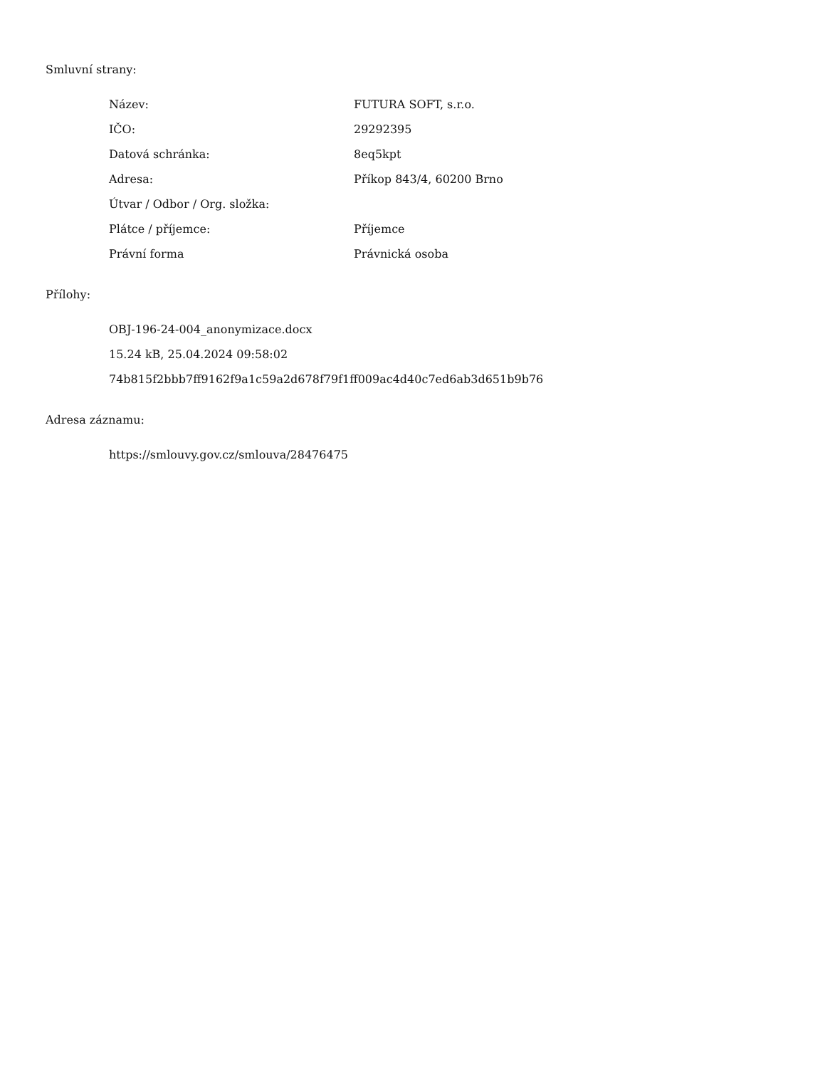Smluvní strany:
| Název: | FUTURA SOFT, s.r.o. |
| IČO: | 29292395 |
| Datová schránka: | 8eq5kpt |
| Adresa: | Příkop 843/4, 60200 Brno |
| Útvar / Odbor / Org. složka: | |
| Plátce / příjemce: | Příjemce |
| Právní forma | Právnická osoba |
Přílohy:
OBJ-196-24-004_anonymizace.docx
15.24 kB, 25.04.2024 09:58:02
74b815f2bbb7ff9162f9a1c59a2d678f79f1ff009ac4d40c7ed6ab3d651b9b76
Adresa záznamu:
https://smlouvy.gov.cz/smlouva/28476475